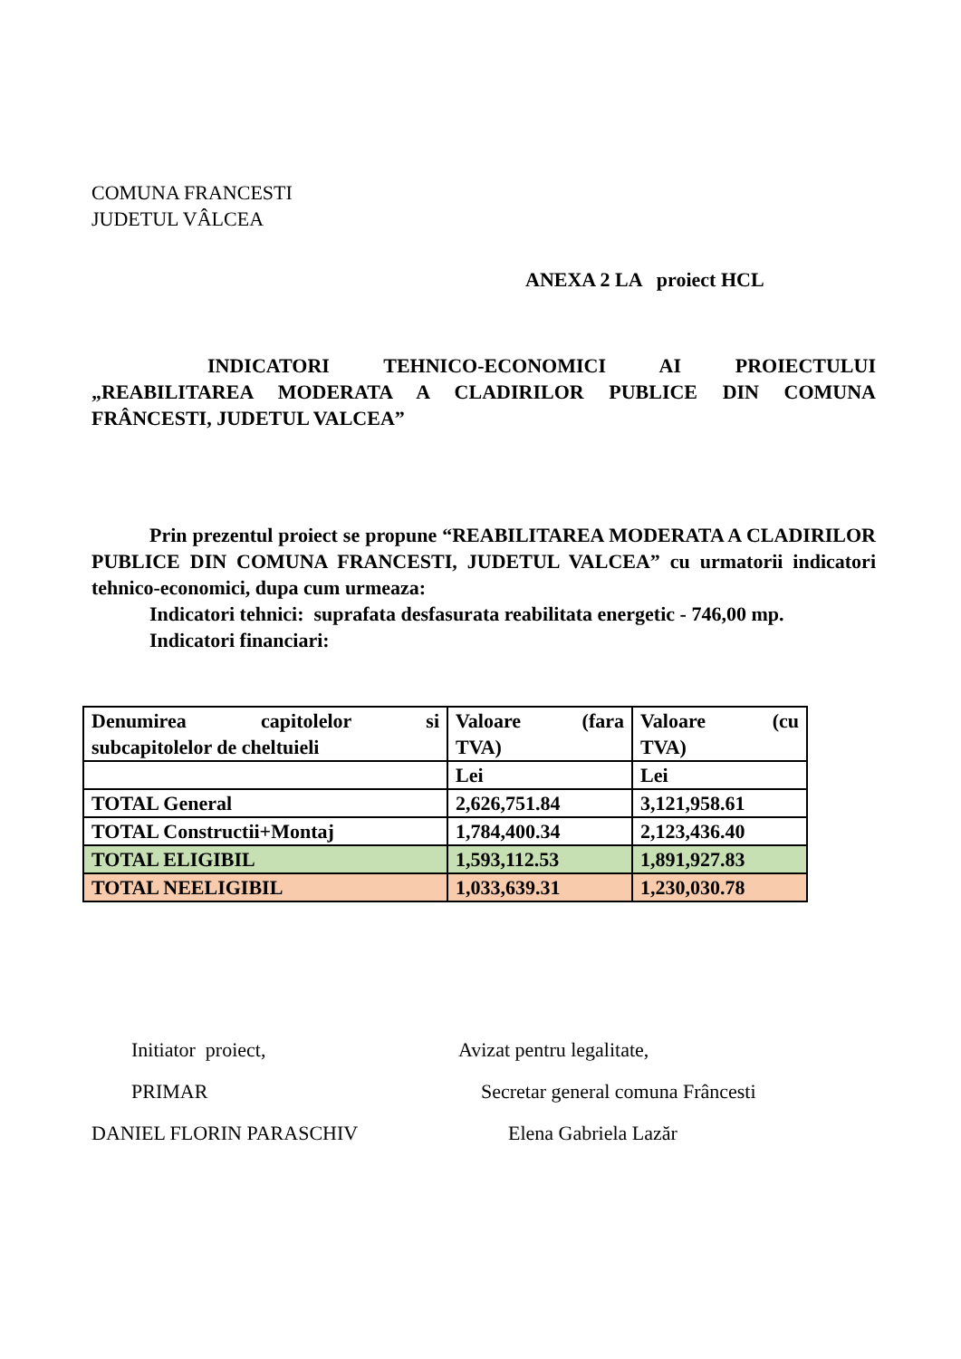COMUNA FRANCESTI
JUDETUL VÂLCEA
ANEXA 2 LA proiect HCL
INDICATORI TEHNICO-ECONOMICI AI PROIECTULUI „REABILITAREA MODERATA A CLADIRILOR PUBLICE DIN COMUNA FRÂNCESTI, JUDETUL VALCEA”
Prin prezentul proiect se propune “REABILITAREA MODERATA A CLADIRILOR PUBLICE DIN COMUNA FRANCESTI, JUDETUL VALCEA” cu urmatorii indicatori tehnico-economici, dupa cum urmeaza:
Indicatori tehnici: suprafata desfasurata reabilitata energetic - 746,00 mp.
Indicatori financiari:
| Denumirea capitolelor si subcapitolelor de cheltuieli | Valoare (fara TVA) | Valoare (cu TVA) |
| | Lei | Lei |
| TOTAL General | 2,626,751.84 | 3,121,958.61 |
| TOTAL Constructii+Montaj | 1,784,400.34 | 2,123,436.40 |
| TOTAL ELIGIBIL | 1,593,112.53 | 1,891,927.83 |
| TOTAL NEELIGIBIL | 1,033,639.31 | 1,230,030.78 |
Initiator proiect, Avizat pentru legalitate,
PRIMAR Secretar general comuna Frâncesti
DANIEL FLORIN PARASCHIV Elena Gabriela Lazăr